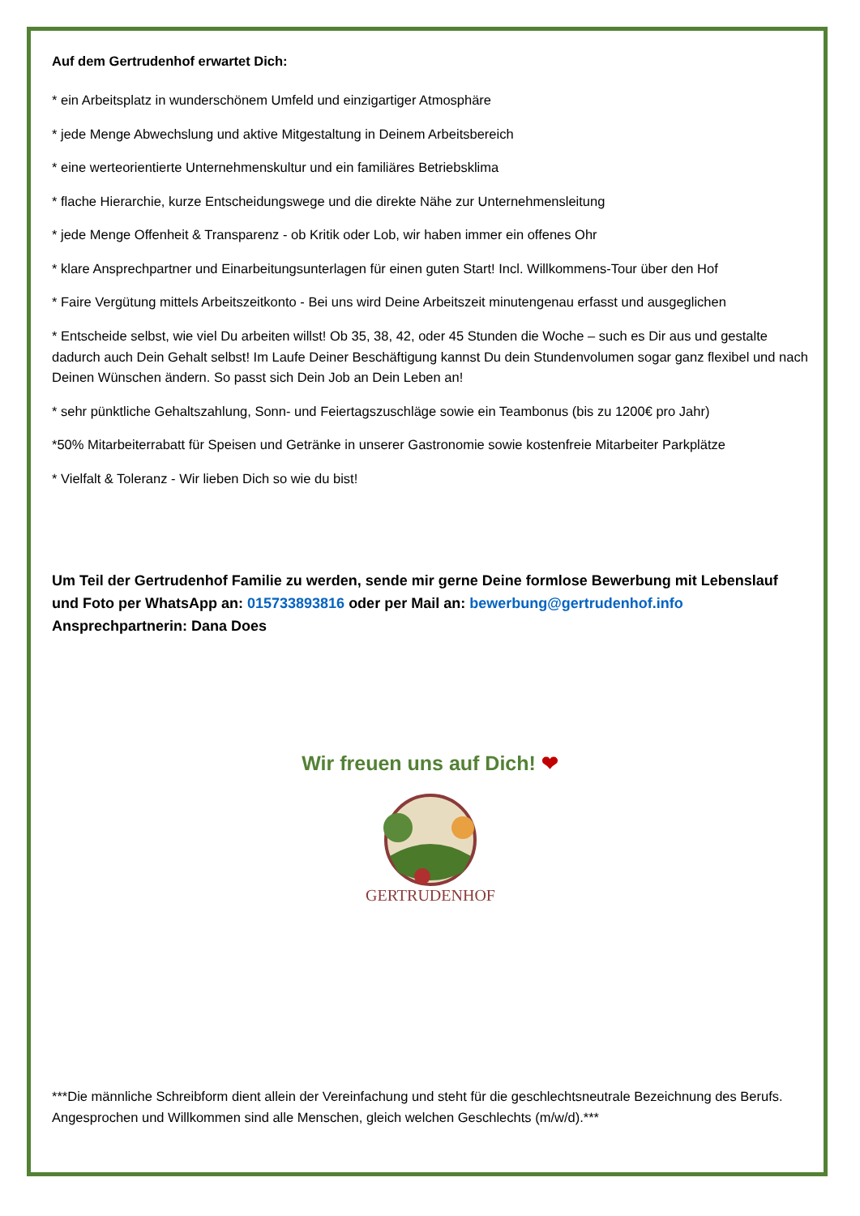Auf dem Gertrudenhof erwartet Dich:
* ein Arbeitsplatz in wunderschönem Umfeld und einzigartiger Atmosphäre
* jede Menge Abwechslung und aktive Mitgestaltung in Deinem Arbeitsbereich
* eine werteorientierte Unternehmenskultur und ein familiäres Betriebsklima
* flache Hierarchie, kurze Entscheidungswege und die direkte Nähe zur Unternehmensleitung
* jede Menge Offenheit & Transparenz - ob Kritik oder Lob, wir haben immer ein offenes Ohr
* klare Ansprechpartner und Einarbeitungsunterlagen für einen guten Start! Incl. Willkommens-Tour über den Hof
* Faire Vergütung mittels Arbeitszeitkonto - Bei uns wird Deine Arbeitszeit minutengenau erfasst und ausgeglichen
* Entscheide selbst, wie viel Du arbeiten willst! Ob 35, 38, 42, oder 45 Stunden die Woche – such es Dir aus und gestalte dadurch auch Dein Gehalt selbst! Im Laufe Deiner Beschäftigung kannst Du dein Stundenvolumen sogar ganz flexibel und nach Deinen Wünschen ändern. So passt sich Dein Job an Dein Leben an!
* sehr pünktliche Gehaltszahlung, Sonn- und Feiertagszuschläge sowie ein Teambonus (bis zu 1200€ pro Jahr)
*50% Mitarbeiterrabatt für Speisen und Getränke in unserer Gastronomie sowie kostenfreie Mitarbeiter Parkplätze
* Vielfalt & Toleranz - Wir lieben Dich so wie du bist!
Um Teil der Gertrudenhof Familie zu werden, sende mir gerne Deine formlose Bewerbung mit Lebenslauf und Foto per WhatsApp an: 015733893816 oder per Mail an: bewerbung@gertrudenhof.info
Ansprechpartnerin: Dana Does
Wir freuen uns auf Dich! ❤
GERTRUDENHOF
***Die männliche Schreibform dient allein der Vereinfachung und steht für die geschlechtsneutrale Bezeichnung des Berufs. Angesprochen und Willkommen sind alle Menschen, gleich welchen Geschlechts (m/w/d).***